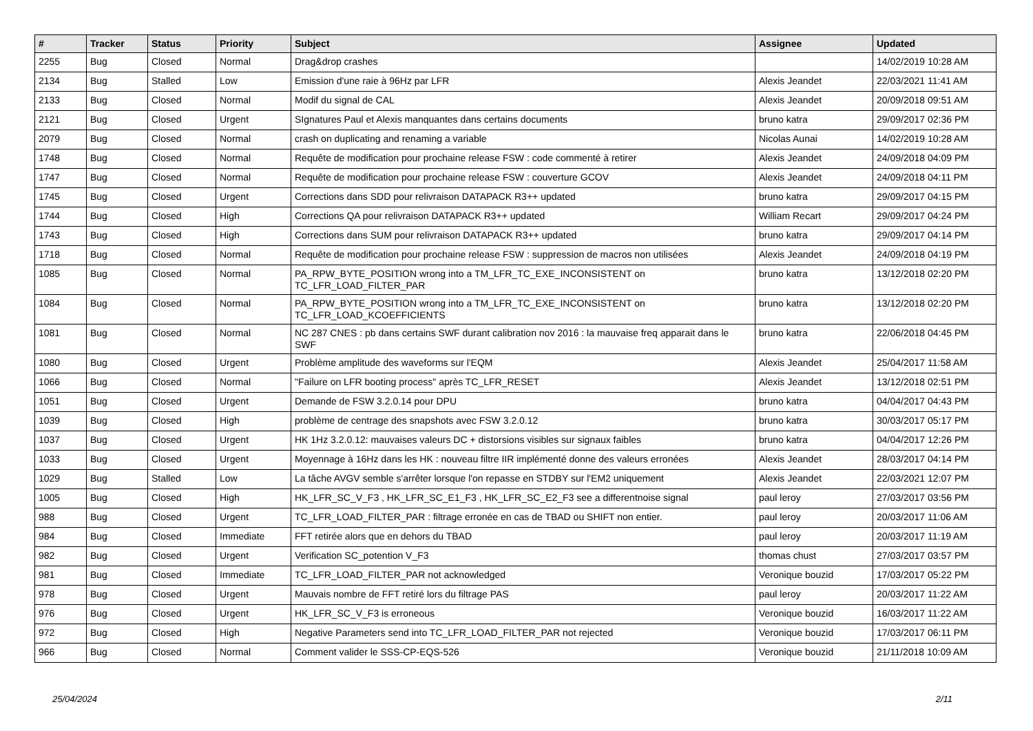| # | Tracker | Status | Priority | Subject | Assignee | Updated |
| --- | --- | --- | --- | --- | --- | --- |
| 2255 | Bug | Closed | Normal | Drag&drop crashes | | 14/02/2019 10:28 AM |
| 2134 | Bug | Stalled | Low | Emission d'une raie à 96Hz par LFR | Alexis Jeandet | 22/03/2021 11:41 AM |
| 2133 | Bug | Closed | Normal | Modif du signal de CAL | Alexis Jeandet | 20/09/2018 09:51 AM |
| 2121 | Bug | Closed | Urgent | SIgnatures Paul et Alexis manquantes dans certains documents | bruno katra | 29/09/2017 02:36 PM |
| 2079 | Bug | Closed | Normal | crash on duplicating and renaming a variable | Nicolas Aunai | 14/02/2019 10:28 AM |
| 1748 | Bug | Closed | Normal | Requête de modification pour prochaine release FSW : code commenté à retirer | Alexis Jeandet | 24/09/2018 04:09 PM |
| 1747 | Bug | Closed | Normal | Requête de modification pour prochaine release FSW : couverture GCOV | Alexis Jeandet | 24/09/2018 04:11 PM |
| 1745 | Bug | Closed | Urgent | Corrections dans SDD pour relivraison DATAPACK R3++ updated | bruno katra | 29/09/2017 04:15 PM |
| 1744 | Bug | Closed | High | Corrections QA pour relivraison DATAPACK R3++ updated | William Recart | 29/09/2017 04:24 PM |
| 1743 | Bug | Closed | High | Corrections dans SUM pour relivraison DATAPACK R3++ updated | bruno katra | 29/09/2017 04:14 PM |
| 1718 | Bug | Closed | Normal | Requête de modification pour prochaine release FSW : suppression de macros non utilisées | Alexis Jeandet | 24/09/2018 04:19 PM |
| 1085 | Bug | Closed | Normal | PA_RPW_BYTE_POSITION wrong into a TM_LFR_TC_EXE_INCONSISTENT on TC_LFR_LOAD_FILTER_PAR | bruno katra | 13/12/2018 02:20 PM |
| 1084 | Bug | Closed | Normal | PA_RPW_BYTE_POSITION wrong into a TM_LFR_TC_EXE_INCONSISTENT on TC_LFR_LOAD_KCOEFFICIENTS | bruno katra | 13/12/2018 02:20 PM |
| 1081 | Bug | Closed | Normal | NC 287 CNES : pb dans certains SWF durant calibration nov 2016 : la mauvaise freq apparait dans le SWF | bruno katra | 22/06/2018 04:45 PM |
| 1080 | Bug | Closed | Urgent | Problème amplitude des waveforms sur l'EQM | Alexis Jeandet | 25/04/2017 11:58 AM |
| 1066 | Bug | Closed | Normal | "Failure on LFR booting process" après TC_LFR_RESET | Alexis Jeandet | 13/12/2018 02:51 PM |
| 1051 | Bug | Closed | Urgent | Demande de FSW 3.2.0.14 pour DPU | bruno katra | 04/04/2017 04:43 PM |
| 1039 | Bug | Closed | High | problème de centrage des snapshots avec FSW 3.2.0.12 | bruno katra | 30/03/2017 05:17 PM |
| 1037 | Bug | Closed | Urgent | HK 1Hz 3.2.0.12: mauvaises valeurs DC + distorsions visibles sur signaux faibles | bruno katra | 04/04/2017 12:26 PM |
| 1033 | Bug | Closed | Urgent | Moyennage à 16Hz dans les HK : nouveau filtre IIR implémenté donne des valeurs erronées | Alexis Jeandet | 28/03/2017 04:14 PM |
| 1029 | Bug | Stalled | Low | La tâche AVGV semble s'arrêter lorsque l'on repasse en STDBY sur l'EM2 uniquement | Alexis Jeandet | 22/03/2021 12:07 PM |
| 1005 | Bug | Closed | High | HK_LFR_SC_V_F3 , HK_LFR_SC_E1_F3 , HK_LFR_SC_E2_F3 see a differentnoise signal | paul leroy | 27/03/2017 03:56 PM |
| 988 | Bug | Closed | Urgent | TC_LFR_LOAD_FILTER_PAR : filtrage erronée en cas de TBAD ou SHIFT non entier. | paul leroy | 20/03/2017 11:06 AM |
| 984 | Bug | Closed | Immediate | FFT retirée alors que en dehors du TBAD | paul leroy | 20/03/2017 11:19 AM |
| 982 | Bug | Closed | Urgent | Verification SC_potention V_F3 | thomas chust | 27/03/2017 03:57 PM |
| 981 | Bug | Closed | Immediate | TC_LFR_LOAD_FILTER_PAR not acknowledged | Veronique bouzid | 17/03/2017 05:22 PM |
| 978 | Bug | Closed | Urgent | Mauvais nombre de FFT retiré lors du filtrage PAS | paul leroy | 20/03/2017 11:22 AM |
| 976 | Bug | Closed | Urgent | HK_LFR_SC_V_F3 is erroneous | Veronique bouzid | 16/03/2017 11:22 AM |
| 972 | Bug | Closed | High | Negative Parameters send into TC_LFR_LOAD_FILTER_PAR not rejected | Veronique bouzid | 17/03/2017 06:11 PM |
| 966 | Bug | Closed | Normal | Comment valider le SSS-CP-EQS-526 | Veronique bouzid | 21/11/2018 10:09 AM |
25/04/2024 2/11